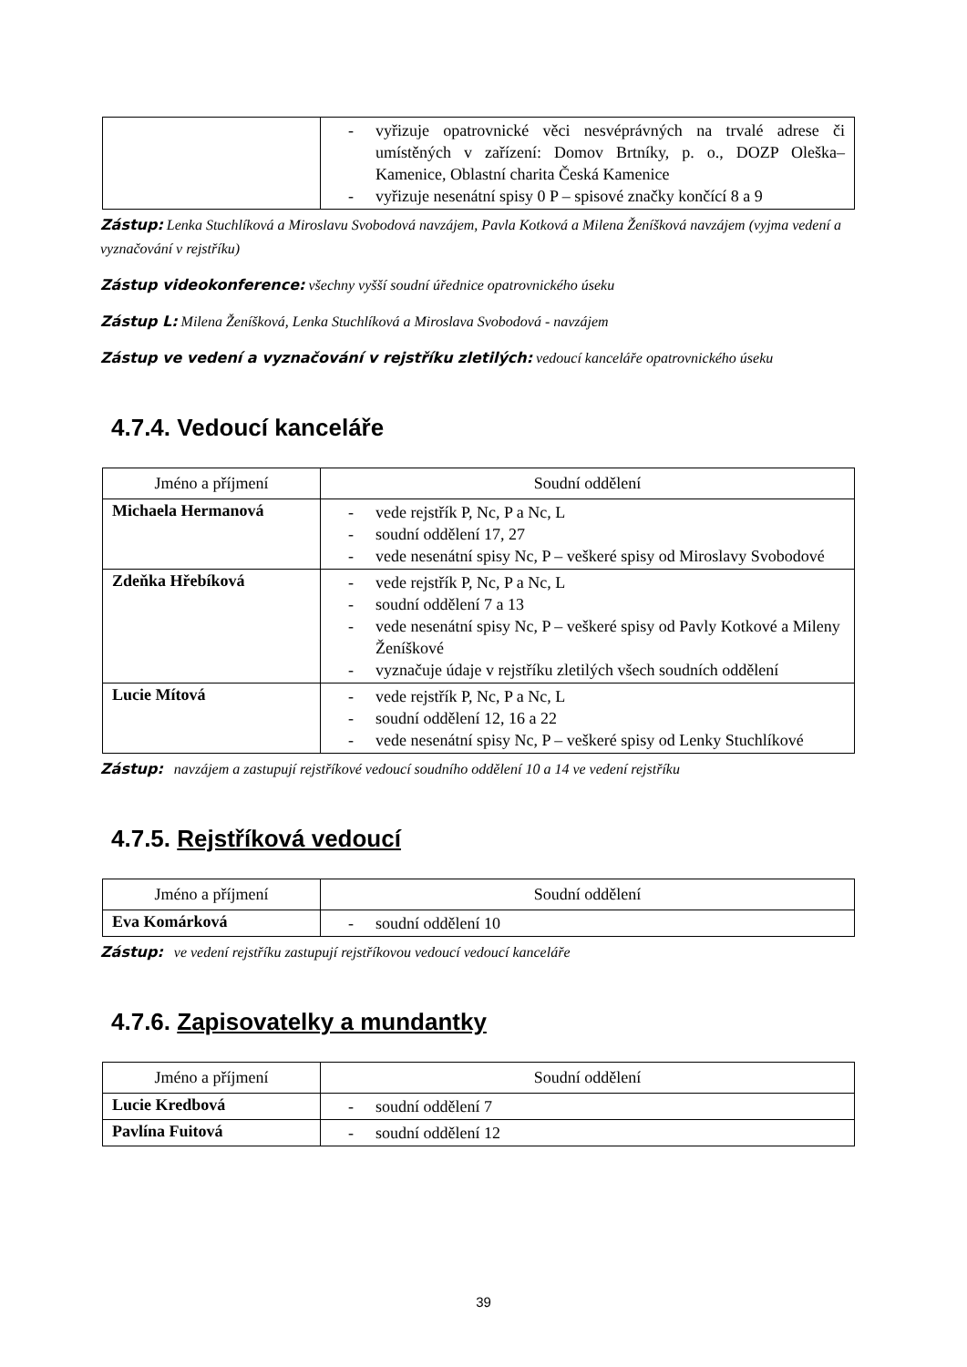| | - vyřizuje opatrovnické věci nesvéprávných na trvalé adrese či umístěných v zařízení: Domov Brtníky, p. o., DOZP Oleška–Kamenice, Oblastní charita Česká Kamenice - vyřizuje nesenátní spisy 0 P – spisové značky končící 8 a 9 |
Zástup: Lenka Stuchlíková a Miroslavu Svobodová navzájem, Pavla Kotková a Milena Ženíšková navzájem (vyjma vedení a vyznačování v rejstříku)
Zástup videokonference: všechny vyšší soudní úřednice opatrovnického úseku
Zástup L: Milena Ženíšková, Lenka Stuchlíková a Miroslava Svobodová - navzájem
Zástup ve vedení a vyznačování v rejstříku zletilých: vedoucí kanceláře opatrovnického úseku
4.7.4. Vedoucí kanceláře
| Jméno a příjmení | Soudní oddělení |
| --- | --- |
| Michaela Hermanová | - vede rejstřík P, Nc, P a Nc, L - soudní oddělení 17, 27 - vede nesenátní spisy Nc, P – veškeré spisy od Miroslavy Svobodové |
| Zdeňka Hřebíková | - vede rejstřík P, Nc, P a Nc, L - soudní oddělení 7 a 13 - vede nesenátní spisy Nc, P – veškeré spisy od Pavly Kotkové a Mileny Ženíškové - vyznačuje údaje v rejstříku zletilých všech soudních oddělení |
| Lucie Mítová | - vede rejstřík P, Nc, P a Nc, L - soudní oddělení 12, 16 a 22 - vede nesenátní spisy Nc, P – veškeré spisy od Lenky Stuchlíkové |
Zástup: navzájem a zastupují rejstříkové vedoucí soudního oddělení 10 a 14 ve vedení rejstříku
4.7.5. Rejstříková vedoucí
| Jméno a příjmení | Soudní oddělení |
| --- | --- |
| Eva Komárková | - soudní oddělení 10 |
Zástup: ve vedení rejstříku zastupují rejstříkovou vedoucí vedoucí kanceláře
4.7.6. Zapisovatelky a mundantky
| Jméno a příjmení | Soudní oddělení |
| --- | --- |
| Lucie Kredbová | - soudní oddělení 7 |
| Pavlína Fuitová | - soudní oddělení 12 |
39